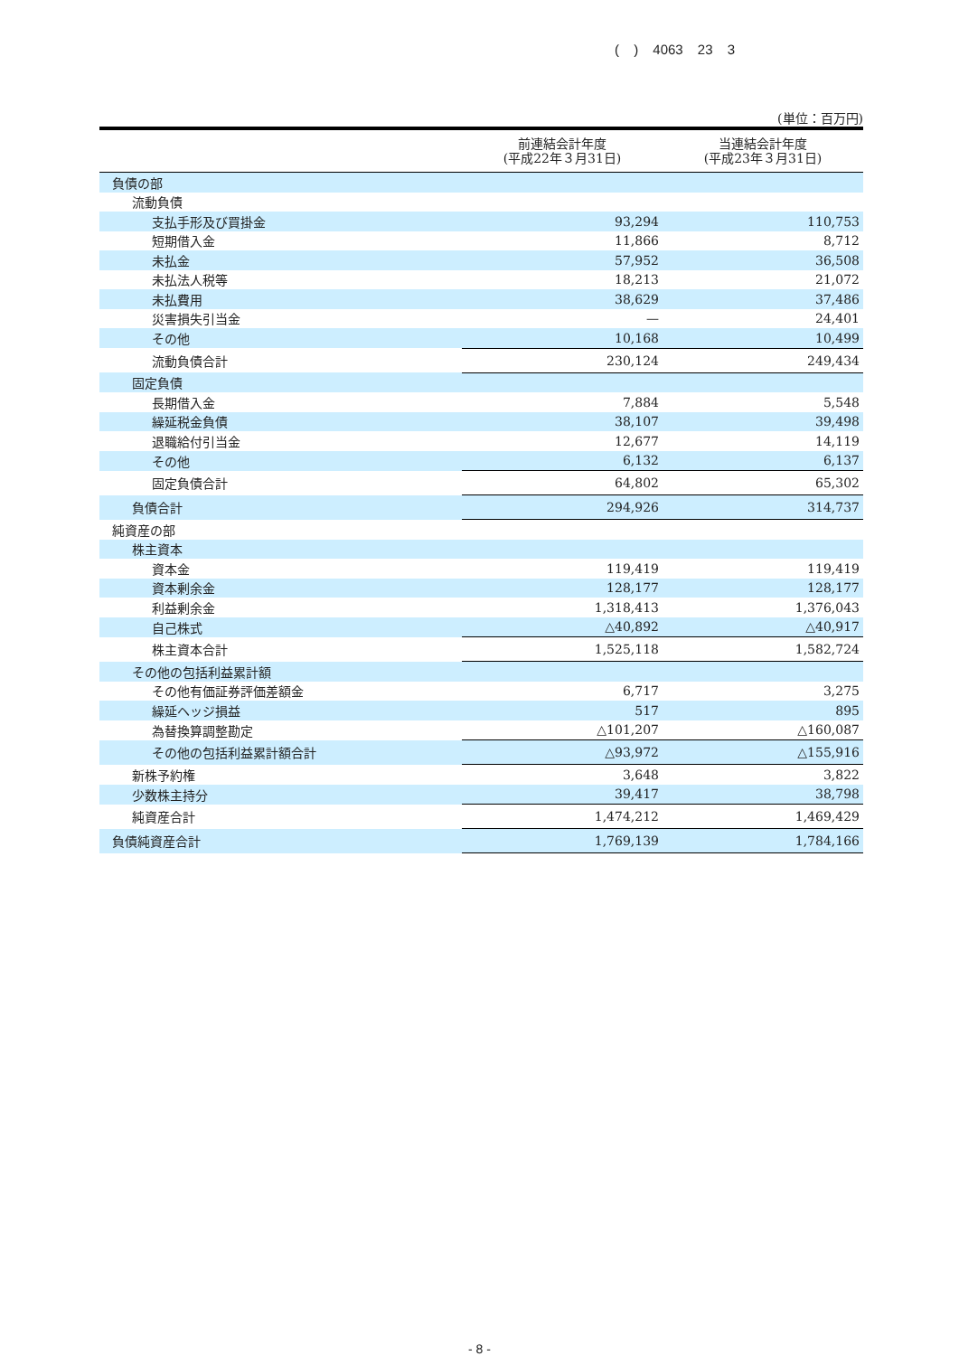( ) 4063 23 3
(単位：百万円)
| | 前連結会計年度 (平成22年３月31日) | 当連結会計年度 (平成23年３月31日) |
| --- | --- | --- |
| 負債の部 | | |
| 流動負債 | | |
| 支払手形及び買掛金 | 93,294 | 110,753 |
| 短期借入金 | 11,866 | 8,712 |
| 未払金 | 57,952 | 36,508 |
| 未払法人税等 | 18,213 | 21,072 |
| 未払費用 | 38,629 | 37,486 |
| 災害損失引当金 | — | 24,401 |
| その他 | 10,168 | 10,499 |
| 流動負債合計 | 230,124 | 249,434 |
| 固定負債 | | |
| 長期借入金 | 7,884 | 5,548 |
| 繰延税金負債 | 38,107 | 39,498 |
| 退職給付引当金 | 12,677 | 14,119 |
| その他 | 6,132 | 6,137 |
| 固定負債合計 | 64,802 | 65,302 |
| 負債合計 | 294,926 | 314,737 |
| 純資産の部 | | |
| 株主資本 | | |
| 資本金 | 119,419 | 119,419 |
| 資本剰余金 | 128,177 | 128,177 |
| 利益剰余金 | 1,318,413 | 1,376,043 |
| 自己株式 | △40,892 | △40,917 |
| 株主資本合計 | 1,525,118 | 1,582,724 |
| その他の包括利益累計額 | | |
| その他有価証券評価差額金 | 6,717 | 3,275 |
| 繰延ヘッジ損益 | 517 | 895 |
| 為替換算調整勘定 | △101,207 | △160,087 |
| その他の包括利益累計額合計 | △93,972 | △155,916 |
| 新株予約権 | 3,648 | 3,822 |
| 少数株主持分 | 39,417 | 38,798 |
| 純資産合計 | 1,474,212 | 1,469,429 |
| 負債純資産合計 | 1,769,139 | 1,784,166 |
- 8 -